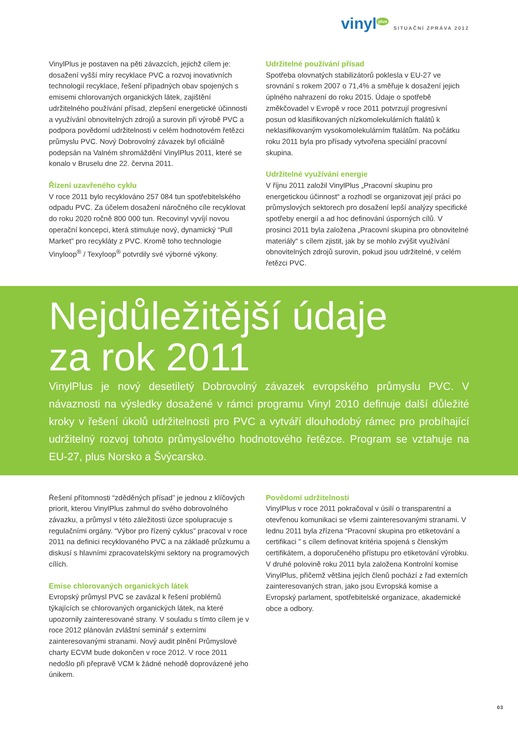vinyl<sup>plus</sup> SITUAČNÍ ZPRÁVA 2012
VinylPlus je postaven na pěti závazcích, jejichž cílem je: dosažení vyšší míry recyklace PVC a rozvoj inovativních technologií recyklace, řešení případných obav spojených s emisemi chlorovaných organických látek, zajištění udržitelného používání přísad, zlepšení energetické účinnosti a využívání obnovitelných zdrojů a surovin při výrobě PVC a podpora povědomí udržitelnosti v celém hodnotovém řetězci průmyslu PVC. Nový Dobrovolný závazek byl oficiálně podepsán na Valném shromáždění VinylPlus 2011, které se konalo v Bruselu dne 22. června 2011.
Řízení uzavřeného cyklu
V roce 2011 bylo recyklováno 257 084 tun spotřebitelského odpadu PVC. Za účelem dosažení náročného cíle recyklovat do roku 2020 ročně 800 000 tun. Recovinyl vyvíjí novou operační koncepci, která stimuluje nový, dynamický “Pull Market” pro recykláty z PVC. Kromě toho technologie Vinyloop<sup>®</sup> / Texyloop<sup>®</sup> potvrdily své výborné výkony.
Udržitelné používání přísad
Spotřeba olovnatých stabilizátorů poklesla v EU-27 ve srovnání s rokem 2007 o 71,4% a směřuje k dosažení jejich úplného nahrazení do roku 2015. Údaje o spotřebě změkčovadel v Evropě v roce 2011 potvrzují progresivní posun od klasifikovaných nízkomolekulárních ftalátů k neklasifikovaným vysokomolekulárním ftalátům. Na počátku roku 2011 byla pro přísady vytvořena speciální pracovní skupina.
Udržitelné využívání energie
V říjnu 2011 založil VinylPlus „Pracovní skupinu pro energetickou účinnost“ a rozhodl se organizovat její práci po průmyslových sektorech pro dosažení lepší analýzy specifické spotřeby energií a ad hoc definování úsporných cílů. V prosinci 2011 byla založena „Pracovní skupina pro obnovitelné materiály“ s cílem zjistit, jak by se mohlo zvýšit využívání obnovitelných zdrojů surovin, pokud jsou udržitelné, v celém řetězci PVC.
Nejdůležitější údaje
za rok 2011
VinylPlus je nový desetiletý Dobrovolný závazek evropského průmyslu PVC. V návaznosti na výsledky dosažené v rámci programu Vinyl 2010 definuje další důležité kroky v řešení úkolů udržitelnosti pro PVC a vytváří dlouhodobý rámec pro probíhající udržitelný rozvoj tohoto průmyslového hodnotového řetězce. Program se vztahuje na EU-27, plus Norsko a Švýcarsko.
Řešení přítomnosti “zděděných přísad” je jednou z klíčových priorit, kterou VinylPlus zahrnul do svého dobrovolného závazku, a průmysl v této záležitosti úzce spolupracuje s regulačními orgány. “Výbor pro řízený cyklus” pracoval v roce 2011 na definici recyklovaného PVC a na základě průzkumu a diskusí s hlavními zpracovatelskými sektory na programových cílích.
Emise chlorovaných organických látek
Evropský průmysl PVC se zavázal k řešení problémů týkajících se chlorovaných organických látek, na které upozornily zainteresované strany. V souladu s tímto cílem je v roce 2012 plánován zvláštní seminář s externími zainteresovanými stranami. Nový audit plnění Průmyslové charty ECVM bude dokončen v roce 2012. V roce 2011 nedošlo při přepravě VCM k žádné nehodě doprovázené jeho únikem.
Povědomí udržitelnosti
VinylPlus v roce 2011 pokračoval v úsilí o transparentní a otevřenou komunikaci se všemi zainteresovanými stranami. V lednu 2011 byla zřízena “Pracovní skupina pro etiketování a certifikaci ” s cílem definovat kritéria spojená s členským certifikátem, a doporučeného přístupu pro etiketování výrobku. V druhé polovině roku 2011 byla založena Kontrolní komise VinylPlus, přičemž většina jejích členů pochází z řad externích zainteresovaných stran, jako jsou Evropská komise a Evropský parlament, spotřebitelské organizace, akademické obce a odbory.
03